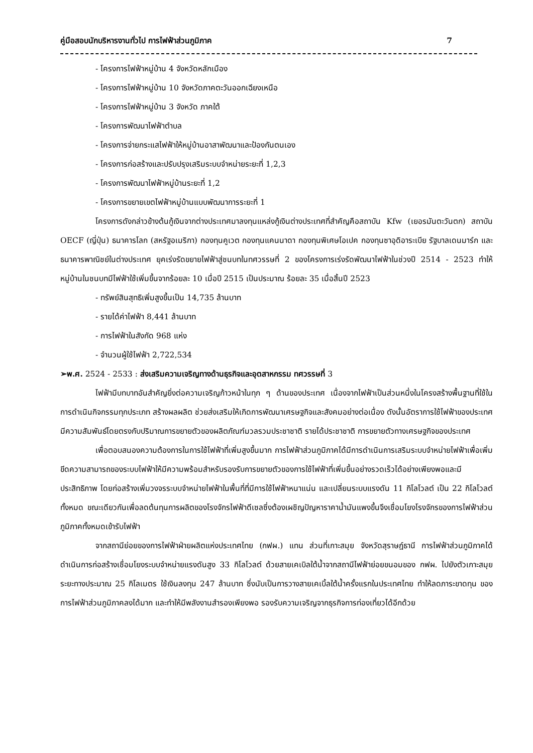คู่มือสอบนักบริหารงานทั่วไป การไฟฟ้าส่วนภูมิภาค 7
- โครงการไฟฟ้าหมู่บ้าน 4 จังหวัดหลักเมือง
- โครงการไฟฟ้าหมู่บ้าน 10 จังหวัดภาคตะวันออกเฉียงเหนือ
- โครงการไฟฟ้าหมู่บ้าน 3 จังหวัด ภาคใต้
- โครงการพัฒนาไฟฟ้าตำบล
- โครงการจ่ายกระแสไฟฟ้าให้หมู่บ้านอาสาพัฒนาและป้องกันตนเอง
- โครงการก่อสร้างและปรับปรุงเสริมระบบจำหน่ายระยะที่ 1,2,3
- โครงการพัฒนาไฟฟ้าหมู่บ้านระยะที่ 1,2
- โครงการขยายเขตไฟฟ้าหมู่บ้านแบบพัฒนาการระยะที่ 1
โครงการดังกล่าวข้างต้นกู้เงินจากต่างประเทศมาลงทุนแหล่งกู้เงินต่างประเทศที่สำคัญคือสถาบัน Kfw (เยอรมันตะวันตก) สถาบัน OECF (ญี่ปุ่น) ธนาคารโลก (สหรัฐอเมริกา) กองทุนคูเวต กองทุนแคนนาดา กองทุนพิเศษโอเปค กองทุนซาอุดิอาระเบีย รัฐบาลเดนมาร์ก และธนาคารพาณิชย์ในต่างประเทศ ยุคเร่งรัดขยายไฟฟ้าสู่ชนบทในทศวรรษที่ 2 ของโครงการเร่งรัดพัฒนาไฟฟ้าในช่วงปี 2514 - 2523 ทำให้หมู่บ้านในชนบทมีไฟฟ้าใช้เพิ่มขึ้นจากร้อยละ 10 เมื่อปี 2515 เป็นประมาณ ร้อยละ 35 เมื่อสิ้นปี 2523
- ทรัพย์สินสุทธิเพิ่มสูงขึ้นเป็น 14,735 ล้านบาท
- รายได้ค่าไฟฟ้า 8,441 ล้านบาท
- การไฟฟ้าในสังกัด 968 แห่ง
- จำนวนผู้ใช้ไฟฟ้า 2,722,534
➢พ.ศ. 2524 - 2533 : ส่งเสริมความเจริญทางด้านธุรกิจและอุตสาหกรรม ทศวรรษที่ 3
ไฟฟ้ามีบทบาทอันสำคัญยิ่งต่อความเจริญก้าวหน้าในทุก ๆ ด้านของประเทศ เนื่องจากไฟฟ้าเป็นส่วนหนึ่งในโครงสร้างพื้นฐานที่ใช้ในการดำเนินกิจกรรมทุกประเภท สร้างผลผลิต ช่วยส่งเสริมให้เกิดการพัฒนาเศรษฐกิจและสังคมอย่างต่อเนื่อง ดังนั้นอัตราการใช้ไฟฟ้าของประเทศมีความสัมพันธ์โดยตรงกับปริมาณการขยายตัวของผลิตภัณฑ์มวลรวมประชาชาติ รายได้ประชาชาติ การขยายตัวทางเศรษฐกิจของประเทศ
เพื่อตอบสนองความต้องการในการใช้ไฟฟ้าที่เพิ่มสูงขึ้นมาก การไฟฟ้าส่วนภูมิภาคได้มีการดำเนินการเสริมระบบจำหน่ายไฟฟ้าเพื่อเพิ่มขีดความสามารถของระบบไฟฟ้าให้มีความพร้อมสำหรับรองรับการขยายตัวของการใช้ไฟฟ้าที่เพิ่มขึ้นอย่างรวดเร็วได้อย่างเพียงพอและมีประสิทธิภาพ โดยก่อสร้างเพิ่มวงจรระบบจำหน่ายไฟฟ้าในพื้นที่ที่มีการใช้ไฟฟ้าหนาแน่น และเปลี่ยนระบบแรงดัน 11 กิโลโวลต์ เป็น 22 กิโลโวลต์ทั้งหมด ขณะเดียวกันเพื่อลดต้นทุนการผลิตของโรงจักรไฟฟ้าดีเซลซึ่งต้องเผชิญปัญหาราคาน้ำมันแพงขึ้นจึงเชื่อมโยงโรงจักรของการไฟฟ้าส่วนภูมิภาคทั้งหมดเข้ารับไฟฟ้า
จากสถานีย่อยของการไฟฟ้าฝ่ายผลิตแห่งประเทศไทย (กฟผ.) แทน ส่วนที่เกาะสมุย จังหวัดสุราษฎ์ธานี การไฟฟ้าส่วนภูมิภาคได้ดำเนินการก่อสร้างเชื่อมโยงระบบจำหน่ายแรงดันสูง 33 กิโลโวลต์ ด้วยสายเคเบิลใต้น้ำจากสถานีไฟฟ้าย่อยขนอมของ กฟผ. ไปยังตัวเกาะสมุย ระยะทางประมาณ 25 กิโลเมตร ใช้เงินลงทุน 247 ล้านบาท ซึ่งนับเป็นการวางสายเคเบิ้ลใต้น้ำครั้งแรกในประเทศไทย ทำให้ลดภาระขาดทุน ของการไฟฟ้าส่วนภูมิภาคลงได้มาก และทำให้มีพลังงานสำรองเพียงพอ รองรับความเจริญจากธุรกิจการท่องเที่ยวได้อีกด้วย